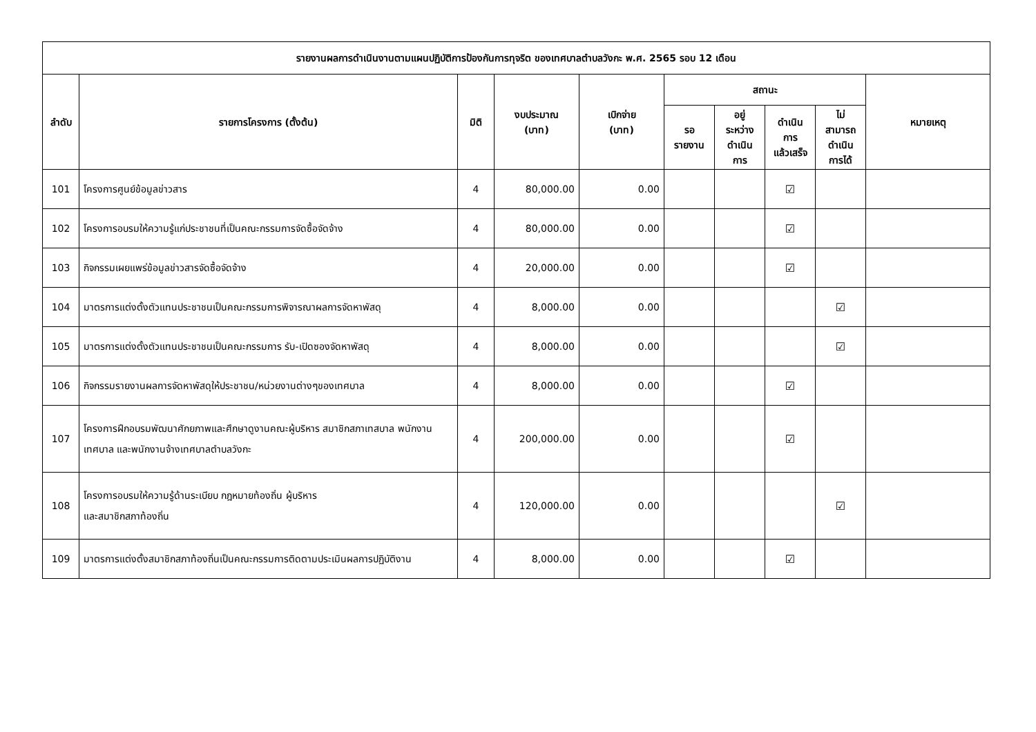| รายงานผลการดำเนินงานตามแผนปฏิบัติการป้องกันการทุจริต ของเทศบาลตำบลวังกะ พ.ศ. 2565 รอบ 12 เดือน | | | | | | | | | |
| --- | --- | --- | --- | --- | --- | --- | --- | --- | --- |
| ลำดับ | รายการโครงการ (ตั้งต้น) | มิติ | งบประมาณ (บาท) | เบิกจ่าย (บาท) | สถานะ | | | | หมายเหตุ |
| | | | | | รอ รายงาน | อยู่ ระหว่าง ดำเนิน การ | ดำเนิน การ แล้วเสร็จ | ไม่ สามารถ ดำเนิน การได้ | |
| 101 | โครงการศูนย์ข้อมูลข่าวสาร | 4 | 80,000.00 | 0.00 | | | ☑ | | |
| 102 | โครงการอบรมให้ความรู้แก่ประชาชนที่เป็นคณะกรรมการจัดซื้อจัดจ้าง | 4 | 80,000.00 | 0.00 | | | ☑ | | |
| 103 | กิจกรรมเผยแพร่ข้อมูลข่าวสารจัดซื้อจัดจ้าง | 4 | 20,000.00 | 0.00 | | | ☑ | | |
| 104 | มาตรการแต่งตั้งตัวแทนประชาชนเป็นคณะกรรมการพิจารณาผลการจัดหาพัสดุ | 4 | 8,000.00 | 0.00 | | | | ☑ | |
| 105 | มาตรการแต่งตั้งตัวแทนประชาชนเป็นคณะกรรมการ รับ-เปิดซองจัดหาพัสดุ | 4 | 8,000.00 | 0.00 | | | | ☑ | |
| 106 | กิจกรรมรายงานผลการจัดหาพัสดุให้ประชาชน/หน่วยงานต่างๆของเทศบาล | 4 | 8,000.00 | 0.00 | | | ☑ | | |
| 107 | โครงการฝึกอบรมพัฒนาศักยภาพและศึกษาดูงานคณะผู้บริหาร สมาชิกสภาเทสบาล พนักงานเทศบาล และพนักงานจ้างเทศบาลตำบลวังกะ | 4 | 200,000.00 | 0.00 | | | ☑ | | |
| 108 | โครงการอบรมให้ความรู้ด้านระเบียบ กฎหมายท้องถิ่น ผู้บริหาร และสมาชิกสภาท้องถิ่น | 4 | 120,000.00 | 0.00 | | | | ☑ | |
| 109 | มาตรการแต่งตั้งสมาชิกสภาท้องถิ่นเป็นคณะกรรมการติดตามประเมินผลการปฏิบัติงาน | 4 | 8,000.00 | 0.00 | | | ☑ | | |